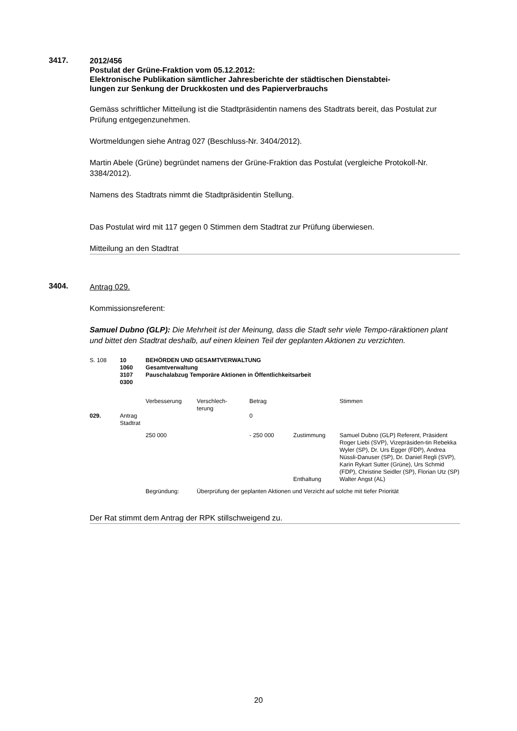3417.
2012/456
Postulat der Grüne-Fraktion vom 05.12.2012:
Elektronische Publikation sämtlicher Jahresberichte der städtischen Dienstabtei-
lungen zur Senkung der Druckkosten und des Papierverbrauchs
Gemäss schriftlicher Mitteilung ist die Stadtpräsidentin namens des Stadtrats bereit, das Postulat zur Prüfung entgegenzunehmen.
Wortmeldungen siehe Antrag 027 (Beschluss-Nr. 3404/2012).
Martin Abele (Grüne) begründet namens der Grüne-Fraktion das Postulat (vergleiche Protokoll-Nr. 3384/2012).
Namens des Stadtrats nimmt die Stadtpräsidentin Stellung.
Das Postulat wird mit 117 gegen 0 Stimmen dem Stadtrat zur Prüfung überwiesen.
Mitteilung an den Stadtrat
3404.
Antrag 029.
Kommissionsreferent:
Samuel Dubno (GLP): Die Mehrheit ist der Meinung, dass die Stadt sehr viele Tempo-räraktionen plant und bittet den Stadtrat deshalb, auf einen kleinen Teil der geplanten Aktionen zu verzichten.
| S. 108 | 10 1060 3107 0300 | BEHÖRDEN UND GESAMTVERWALTUNG Gesamtverwaltung Pauschalabzug Temporäre Aktionen in Öffentlichkeitsarbeit | | | | |
| | | Verbesserung | Verschlech- terung | Betrag | | Stimmen |
| 029. | Antrag Stadtrat | | | 0 | | |
| | | 250 000 | | - 250 000 | Zustimmung | Samuel Dubno (GLP) Referent, Präsident Roger Liebi (SVP), Vizepräsiden-tin Rebekka Wyler (SP), Dr. Urs Egger (FDP), Andrea Nüssli-Danuser (SP), Dr. Daniel Regli (SVP), Karin Rykart Sutter (Grüne), Urs Schmid (FDP), Christine Seidler (SP), Florian Utz (SP) |
| | | | | | Enthaltung | Walter Angst (AL) |
| | | Begründung: | Überprüfung der geplanten Aktionen und Verzicht auf solche mit tiefer Priorität | | | |
Der Rat stimmt dem Antrag der RPK stillschweigend zu.
20